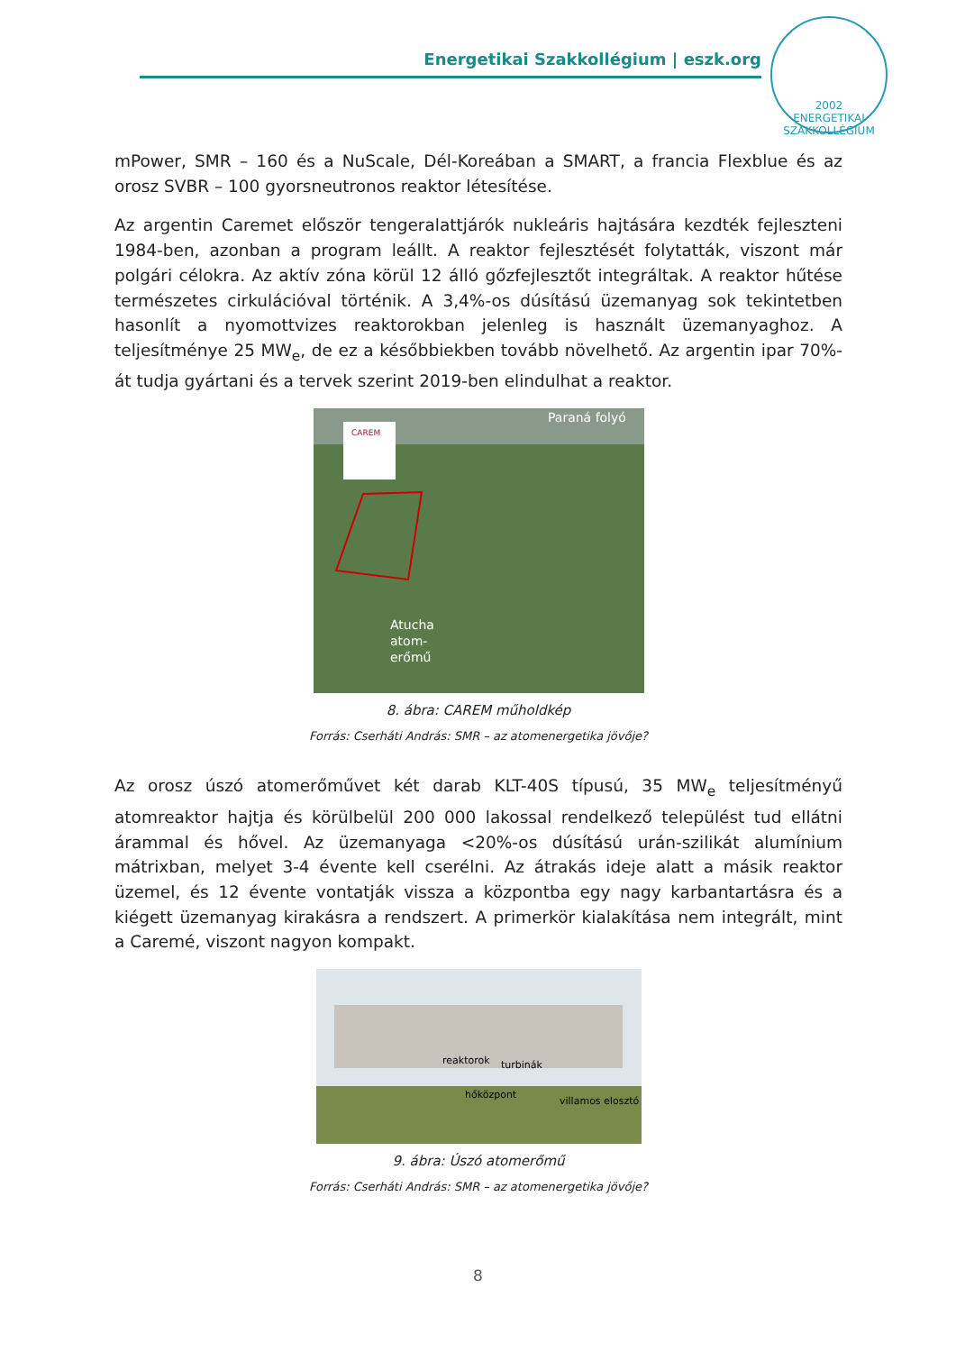Energetikai Szakkollégium | eszk.org
2002
ENERGETIKAI SZAKKOLLÉGIUM
mPower, SMR – 160 és a NuScale, Dél-Koreában a SMART, a francia Flexblue és az orosz SVBR – 100 gyorsneutronos reaktor létesítése.
Az argentin Caremet először tengeralattjárók nukleáris hajtására kezdték fejleszteni 1984-ben, azonban a program leállt. A reaktor fejlesztését folytatták, viszont már polgári célokra. Az aktív zóna körül 12 álló gőzfejlesztőt integráltak. A reaktor hűtése természetes cirkulációval történik. A 3,4%-os dúsítású üzemanyag sok tekintetben hasonlít a nyomottvizes reaktorokban jelenleg is használt üzemanyaghoz. A teljesítménye 25 MW<sub>e</sub>, de ez a későbbiekben tovább növelhető. Az argentin ipar 70%-át tudja gyártani és a tervek szerint 2019-ben elindulhat a reaktor.
CAREM
Paraná folyó
Atucha
atom-
erőmű
8. ábra: CAREM műholdkép
Forrás: Cserháti András: SMR – az atomenergetika jövője?
Az orosz úszó atomerőművet két darab KLT-40S típusú, 35 MW<sub>e</sub> teljesítményű atomreaktor hajtja és körülbelül 200 000 lakossal rendelkező települést tud ellátni árammal és hővel. Az üzemanyaga <20%-os dúsítású urán-szilikát alumínium mátrixban, melyet 3-4 évente kell cserélni. Az átrakás ideje alatt a másik reaktor üzemel, és 12 évente vontatják vissza a központba egy nagy karbantartásra és a kiégett üzemanyag kirakásra a rendszert. A primerkör kialakítása nem integrált, mint a Caremé, viszont nagyon kompakt.
reaktorok
turbinák
hőközpont
villamos elosztó
9. ábra: Úszó atomerőmű
Forrás: Cserháti András: SMR – az atomenergetika jövője?
8